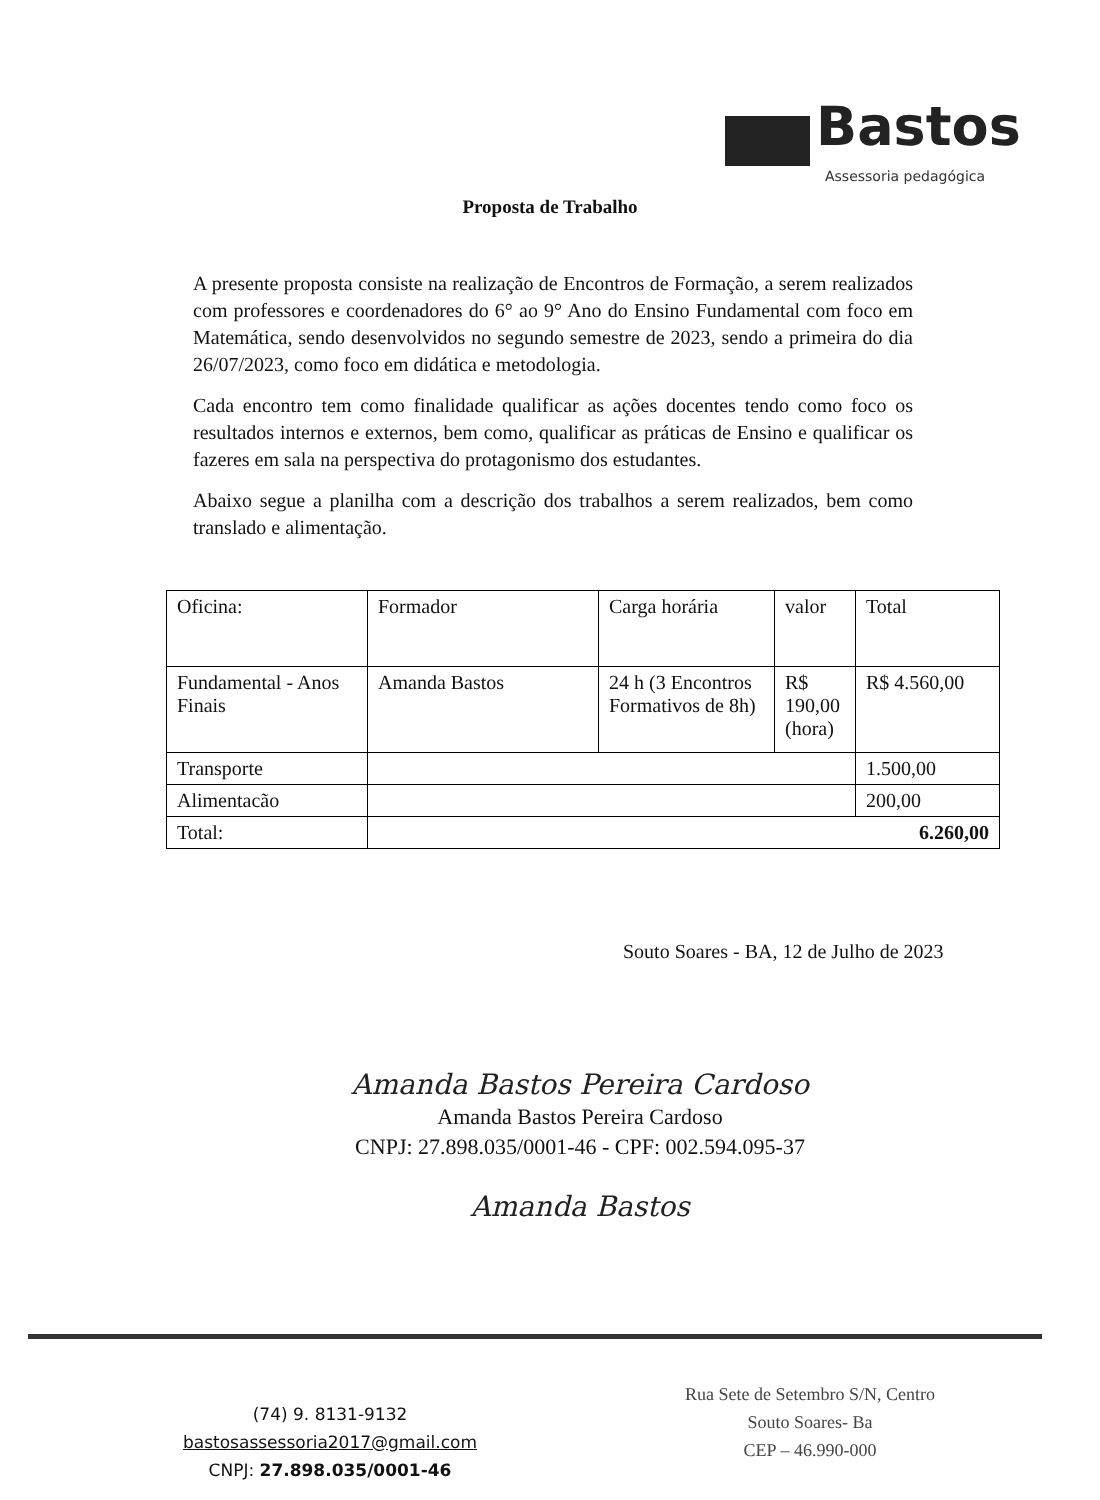Bastos
Assessoria pedagógica
Proposta de Trabalho
A presente proposta consiste na realização de Encontros de Formação, a serem realizados com professores e coordenadores do 6° ao 9° Ano do Ensino Fundamental com foco em Matemática, sendo desenvolvidos no segundo semestre de 2023, sendo a primeira do dia 26/07/2023, como foco em didática e metodologia.
Cada encontro tem como finalidade qualificar as ações docentes tendo como foco os resultados internos e externos, bem como, qualificar as práticas de Ensino e qualificar os fazeres em sala na perspectiva do protagonismo dos estudantes.
Abaixo segue a planilha com a descrição dos trabalhos a serem realizados, bem como translado e alimentação.
| Oficina: | Formador | Carga horária | valor | Total |
| --- | --- | --- | --- | --- |
| Fundamental - Anos Finais | Amanda Bastos | 24 h (3 Encontros Formativos de 8h) | R$ 190,00 (hora) | R$ 4.560,00 |
| Transporte | | | | 1.500,00 |
| Alimentacão | | | | 200,00 |
| Total: | 6.260,00 | | | |
Souto Soares - BA, 12 de Julho de 2023
Amanda Bastos Pereira Cardoso
Amanda Bastos Pereira Cardoso
CNPJ: 27.898.035/0001-46 - CPF: 002.594.095-37
Amanda Bastos
(74) 9. 8131-9132
bastosassessoria2017@gmail.com
CNPJ: 27.898.035/0001-46
Rua Sete de Setembro S/N, Centro
Souto Soares- Ba
CEP – 46.990-000